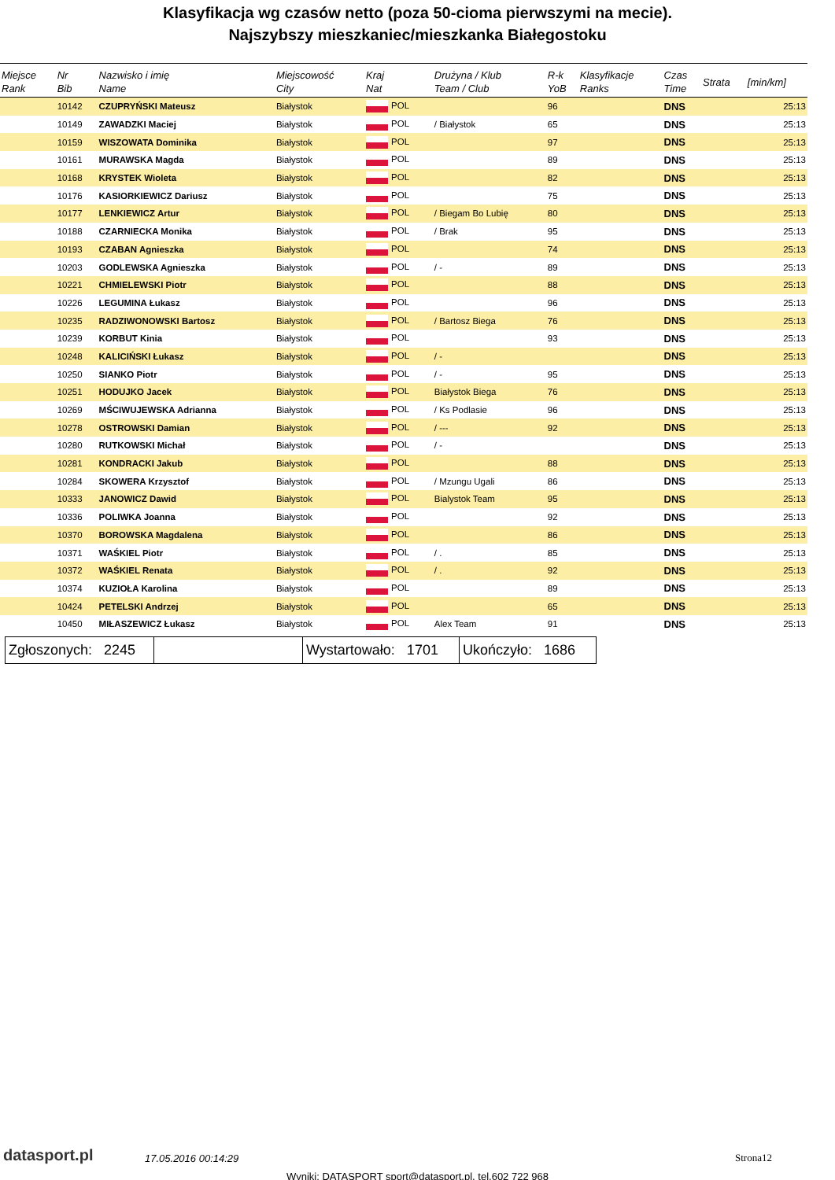Klasyfikacja wg czasów netto (poza 50-cioma pierwszymi na mecie).
Najszybszy mieszkaniec/mieszkanka Białegostoku
| Miejsce Rank | Nr Bib | Nazwisko i imię Name | Miejscowość City | Kraj Nat | Drużyna / Klub Team / Club | R-k YoB | Klasyfikacje Ranks | Czas Time | Strata | [min/km] |
| --- | --- | --- | --- | --- | --- | --- | --- | --- | --- | --- |
| | 10142 | CZUPRYŃSKI Mateusz | Białystok | POL | | 96 | | DNS | | 25:13 |
| | 10149 | ZAWADZKI Maciej | Białystok | POL | / Białystok | 65 | | DNS | | 25:13 |
| | 10159 | WISZOWATA Dominika | Białystok | POL | | 97 | | DNS | | 25:13 |
| | 10161 | MURAWSKA Magda | Białystok | POL | | 89 | | DNS | | 25:13 |
| | 10168 | KRYSTEK Wioleta | Białystok | POL | | 82 | | DNS | | 25:13 |
| | 10176 | KASIORKIEWICZ Dariusz | Białystok | POL | | 75 | | DNS | | 25:13 |
| | 10177 | LENKIEWICZ Artur | Białystok | POL | / Biegam Bo Lubię | 80 | | DNS | | 25:13 |
| | 10188 | CZARNIECKA Monika | Białystok | POL | / Brak | 95 | | DNS | | 25:13 |
| | 10193 | CZABAN Agnieszka | Białystok | POL | | 74 | | DNS | | 25:13 |
| | 10203 | GODLEWSKA Agnieszka | Białystok | POL | / - | 89 | | DNS | | 25:13 |
| | 10221 | CHMIELEWSKI Piotr | Białystok | POL | | 88 | | DNS | | 25:13 |
| | 10226 | LEGUMINA Łukasz | Białystok | POL | | 96 | | DNS | | 25:13 |
| | 10235 | RADZIWONOWSKI Bartosz | Białystok | POL | / Bartosz Biega | 76 | | DNS | | 25:13 |
| | 10239 | KORBUT Kinia | Białystok | POL | | 93 | | DNS | | 25:13 |
| | 10248 | KALICIŃSKI Łukasz | Białystok | POL | / - | | | DNS | | 25:13 |
| | 10250 | SIANKO Piotr | Białystok | POL | / - | 95 | | DNS | | 25:13 |
| | 10251 | HODUJKO Jacek | Białystok | POL | Białystok Biega | 76 | | DNS | | 25:13 |
| | 10269 | MŚCIWUJEWSKA Adrianna | Białystok | POL | / Ks Podlasie | 96 | | DNS | | 25:13 |
| | 10278 | OSTROWSKI Damian | Białystok | POL | / --- | 92 | | DNS | | 25:13 |
| | 10280 | RUTKOWSKI Michał | Białystok | POL | / - | | | DNS | | 25:13 |
| | 10281 | KONDRACKI Jakub | Białystok | POL | | 88 | | DNS | | 25:13 |
| | 10284 | SKOWERA Krzysztof | Białystok | POL | / Mzungu Ugali | 86 | | DNS | | 25:13 |
| | 10333 | JANOWICZ Dawid | Białystok | POL | Bialystok Team | 95 | | DNS | | 25:13 |
| | 10336 | POLIWKA Joanna | Białystok | POL | | 92 | | DNS | | 25:13 |
| | 10370 | BOROWSKA Magdalena | Białystok | POL | | 86 | | DNS | | 25:13 |
| | 10371 | WAŚKIEL Piotr | Białystok | POL | / . | 85 | | DNS | | 25:13 |
| | 10372 | WAŚKIEL Renata | Białystok | POL | / . | 92 | | DNS | | 25:13 |
| | 10374 | KUZIOŁA Karolina | Białystok | POL | | 89 | | DNS | | 25:13 |
| | 10424 | PETELSKI Andrzej | Białystok | POL | | 65 | | DNS | | 25:13 |
| | 10450 | MIŁASZEWICZ Łukasz | Białystok | POL | Alex Team | 91 | | DNS | | 25:13 |
| Zgłoszonych: 2245 | | Wystartowało: 1701 | Ukończyło: 1686 |
datasport.pl
17.05.2016 00:14:29
Strona12
Wyniki: DATASPORT sport@datasport.pl, tel.602 722 968